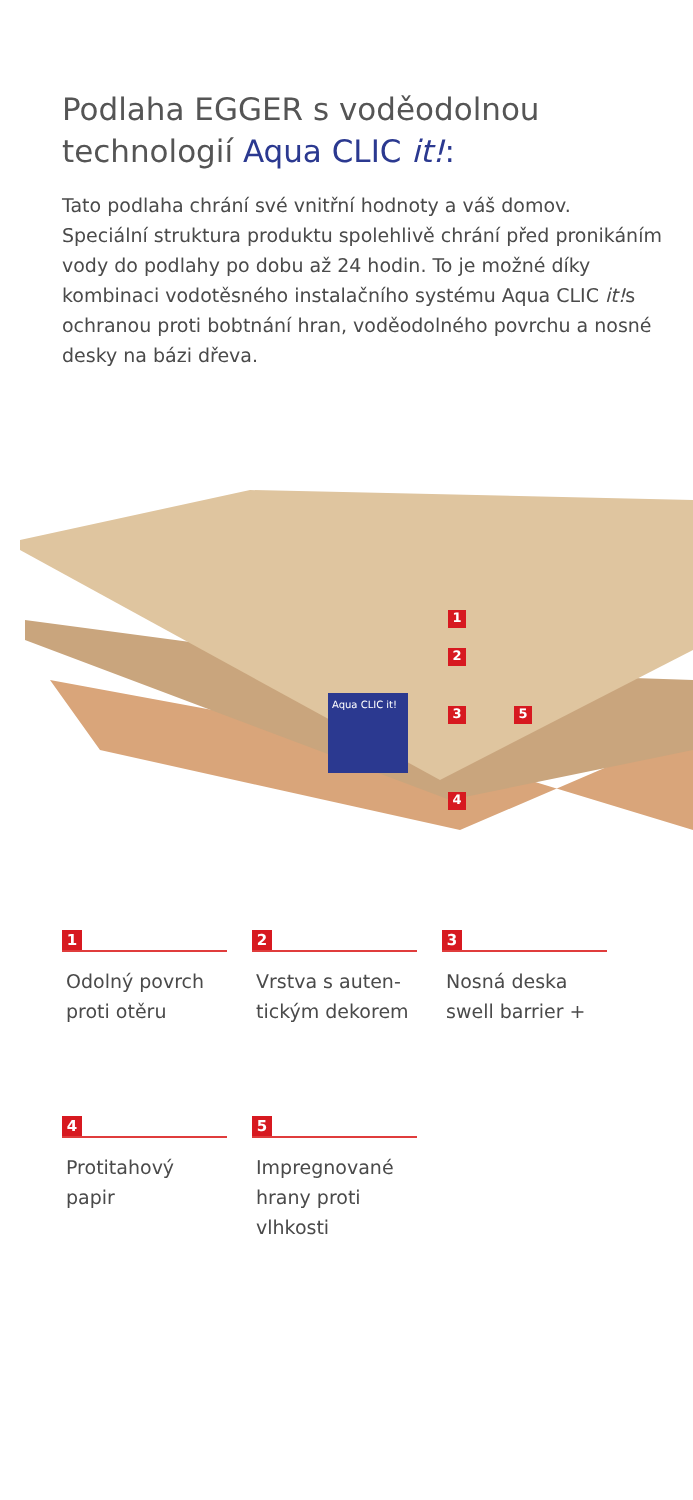Podlaha EGGER s voděodolnou technologií Aqua CLIC it!:
Tato podlaha chrání své vnitřní hodnoty a váš domov. Speciální struktura produktu spolehlivě chrání před pronikáním vody do podlahy po dobu až 24 hodin. To je možné díky kombinaci vodotěsného instalačního systému Aqua CLIC it!s ochranou proti bobtnání hran, voděodolného povrchu a nosné desky na bázi dřeva.
Aqua CLIC it!
1
2
3 5
4
1
Odolný povrch
proti otěru
2
Vrstva s auten-
tickým dekorem
3
Nosná deska
swell barrier +
4
Protitahový
papir
5
Impregnované
hrany proti
vlhkosti